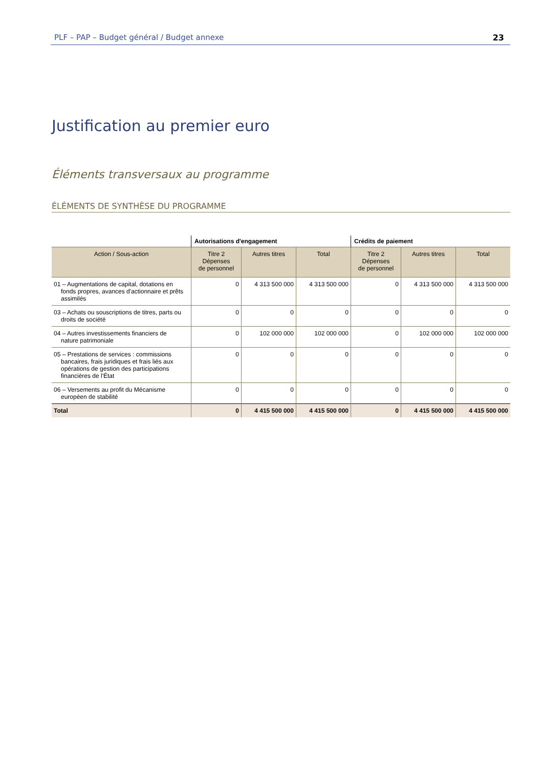PLF – PAP – Budget général / Budget annexe 23
Justification au premier euro
Éléments transversaux au programme
ÉLÉMENTS DE SYNTHÈSE DU PROGRAMME
| | Autorisations d'engagement | | | Crédits de paiement | | |
| --- | --- | --- | --- | --- | --- | --- |
| Action / Sous-action | Titre 2 Dépenses de personnel | Autres titres | Total | Titre 2 Dépenses de personnel | Autres titres | Total |
| 01 – Augmentations de capital, dotations en fonds propres, avances d'actionnaire et prêts assimilés | 0 | 4 313 500 000 | 4 313 500 000 | 0 | 4 313 500 000 | 4 313 500 000 |
| 03 – Achats ou souscriptions de titres, parts ou droits de société | 0 | 0 | 0 | 0 | 0 | 0 |
| 04 – Autres investissements financiers de nature patrimoniale | 0 | 102 000 000 | 102 000 000 | 0 | 102 000 000 | 102 000 000 |
| 05 – Prestations de services : commissions bancaires, frais juridiques et frais liés aux opérations de gestion des participations financières de l'État | 0 | 0 | 0 | 0 | 0 | 0 |
| 06 – Versements au profit du Mécanisme européen de stabilité | 0 | 0 | 0 | 0 | 0 | 0 |
| Total | 0 | 4 415 500 000 | 4 415 500 000 | 0 | 4 415 500 000 | 4 415 500 000 |